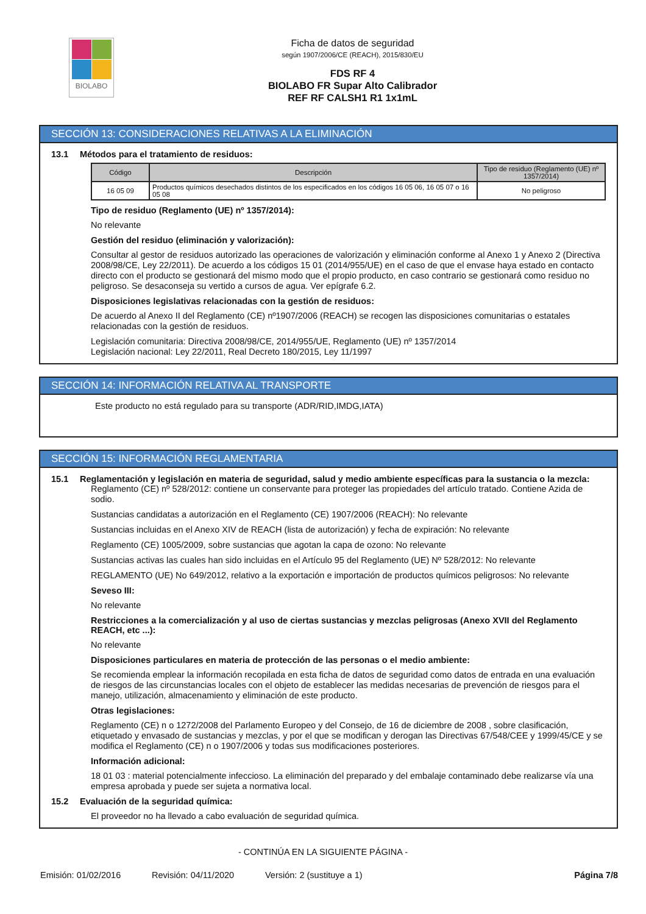BIOLABO
Ficha de datos de seguridad
según 1907/2006/CE (REACH), 2015/830/EU
FDS RF 4
BIOLABO FR Supar Alto Calibrador
REF RF CALSH1 R1 1x1mL
SECCIÓN 13: CONSIDERACIONES RELATIVAS A LA ELIMINACIÓN
13.1 Métodos para el tratamiento de residuos:
| Código | Descripción | Tipo de residuo (Reglamento (UE) nº 1357/2014) |
| --- | --- | --- |
| 16 05 09 | Productos químicos desechados distintos de los especificados en los códigos 16 05 06, 16 05 07 o 16 05 08 | No peligroso |
Tipo de residuo (Reglamento (UE) nº 1357/2014):
No relevante
Gestión del residuo (eliminación y valorización):
Consultar al gestor de residuos autorizado las operaciones de valorización y eliminación conforme al Anexo 1 y Anexo 2 (Directiva 2008/98/CE, Ley 22/2011). De acuerdo a los códigos 15 01 (2014/955/UE) en el caso de que el envase haya estado en contacto directo con el producto se gestionará del mismo modo que el propio producto, en caso contrario se gestionará como residuo no peligroso. Se desaconseja su vertido a cursos de agua. Ver epígrafe 6.2.
Disposiciones legislativas relacionadas con la gestión de residuos:
De acuerdo al Anexo II del Reglamento (CE) nº1907/2006 (REACH) se recogen las disposiciones comunitarias o estatales relacionadas con la gestión de residuos.
Legislación comunitaria: Directiva 2008/98/CE, 2014/955/UE, Reglamento (UE) nº 1357/2014
Legislación nacional: Ley 22/2011, Real Decreto 180/2015, Ley 11/1997
SECCIÓN 14: INFORMACIÓN RELATIVA AL TRANSPORTE
Este producto no está regulado para su transporte (ADR/RID,IMDG,IATA)
SECCIÓN 15: INFORMACIÓN REGLAMENTARIA
15.1 Reglamentación y legislación en materia de seguridad, salud y medio ambiente específicas para la sustancia o la mezcla:
Reglamento (CE) nº 528/2012: contiene un conservante para proteger las propiedades del artículo tratado. Contiene Azida de sodio.
Sustancias candidatas a autorización en el Reglamento (CE) 1907/2006 (REACH): No relevante
Sustancias incluidas en el Anexo XIV de REACH (lista de autorización) y fecha de expiración: No relevante
Reglamento (CE) 1005/2009, sobre sustancias que agotan la capa de ozono: No relevante
Sustancias activas las cuales han sido incluidas en el Artículo 95 del Reglamento (UE) Nº 528/2012: No relevante
REGLAMENTO (UE) No 649/2012, relativo a la exportación e importación de productos químicos peligrosos: No relevante
Seveso III:
No relevante
Restricciones a la comercialización y al uso de ciertas sustancias y mezclas peligrosas (Anexo XVII del Reglamento REACH, etc ...):
No relevante
Disposiciones particulares en materia de protección de las personas o el medio ambiente:
Se recomienda emplear la información recopilada en esta ficha de datos de seguridad como datos de entrada en una evaluación de riesgos de las circunstancias locales con el objeto de establecer las medidas necesarias de prevención de riesgos para el manejo, utilización, almacenamiento y eliminación de este producto.
Otras legislaciones:
Reglamento (CE) n o 1272/2008 del Parlamento Europeo y del Consejo, de 16 de diciembre de 2008 , sobre clasificación, etiquetado y envasado de sustancias y mezclas, y por el que se modifican y derogan las Directivas 67/548/CEE y 1999/45/CE y se modifica el Reglamento (CE) n o 1907/2006 y todas sus modificaciones posteriores.
Información adicional:
18 01 03 : material potencialmente infeccioso. La eliminación del preparado y del embalaje contaminado debe realizarse vía una empresa aprobada y puede ser sujeta a normativa local.
15.2 Evaluación de la seguridad química:
El proveedor no ha llevado a cabo evaluación de seguridad química.
- CONTINÚA EN LA SIGUIENTE PÁGINA -
Emisión: 01/02/2016 Revisión: 04/11/2020 Versión: 2 (sustituye a 1) Página 7/8